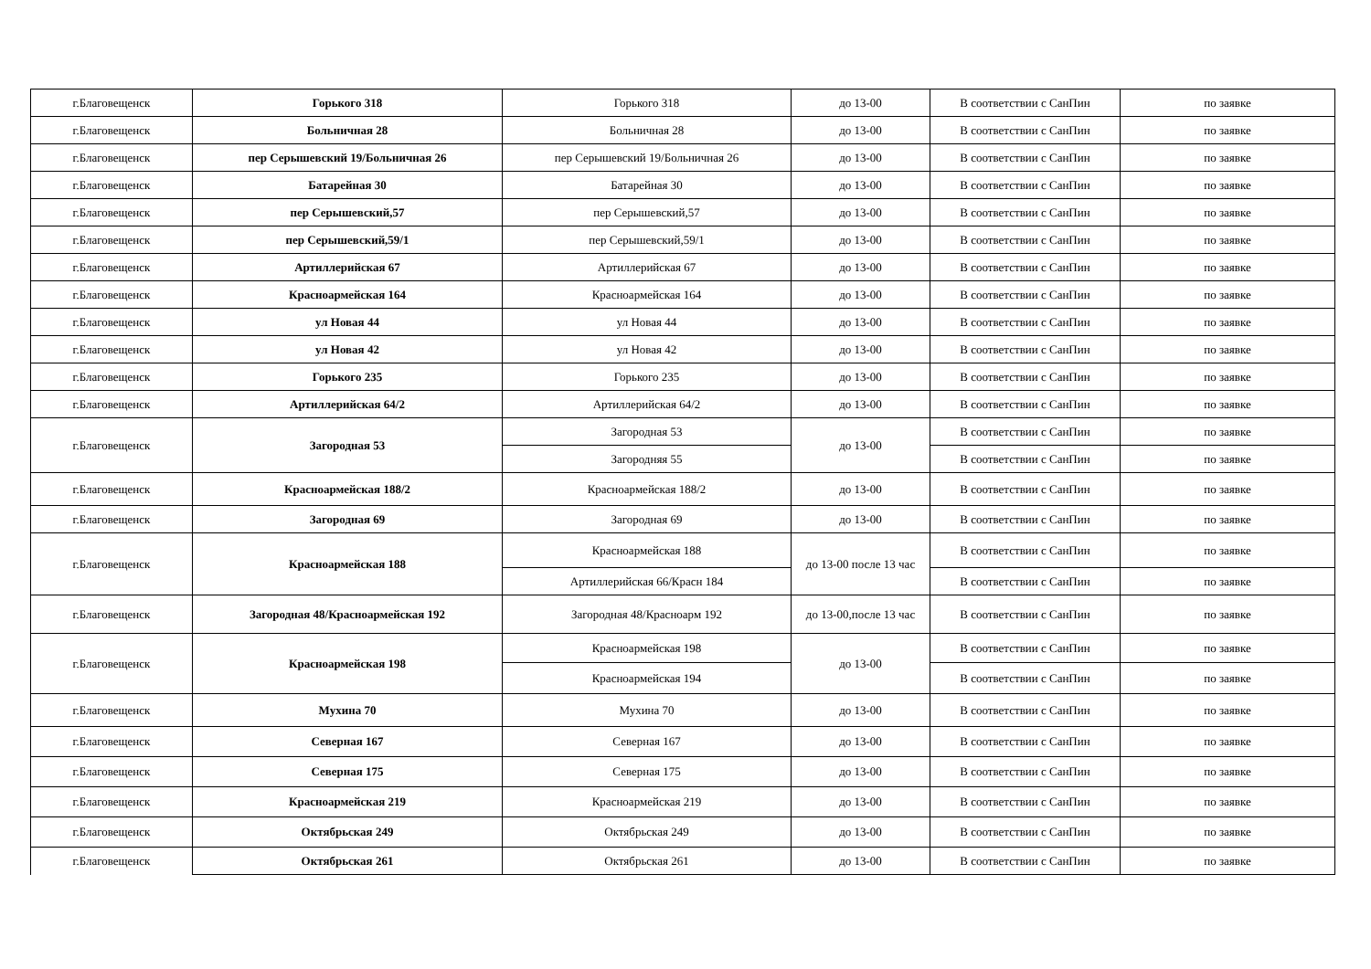| г.Благовещенск | Горького 318 | Горького 318 | до 13-00 | В соответствии с СанПин | по заявке |
| г.Благовещенск | Больничная 28 | Больничная 28 | до 13-00 | В соответствии с СанПин | по заявке |
| г.Благовещенск | пер Серышевский 19/Больничная 26 | пер Серышевский 19/Больничная 26 | до 13-00 | В соответствии с СанПин | по заявке |
| г.Благовещенск | Батарейная 30 | Батарейная 30 | до 13-00 | В соответствии с СанПин | по заявке |
| г.Благовещенск | пер Серышевский,57 | пер Серышевский,57 | до 13-00 | В соответствии с СанПин | по заявке |
| г.Благовещенск | пер Серышевский,59/1 | пер Серышевский,59/1 | до 13-00 | В соответствии с СанПин | по заявке |
| г.Благовещенск | Артиллерийская 67 | Артиллерийская 67 | до 13-00 | В соответствии с СанПин | по заявке |
| г.Благовещенск | Красноармейская 164 | Красноармейская 164 | до 13-00 | В соответствии с СанПин | по заявке |
| г.Благовещенск | ул Новая 44 | ул Новая 44 | до 13-00 | В соответствии с СанПин | по заявке |
| г.Благовещенск | ул Новая 42 | ул Новая 42 | до 13-00 | В соответствии с СанПин | по заявке |
| г.Благовещенск | Горького 235 | Горького 235 | до 13-00 | В соответствии с СанПин | по заявке |
| г.Благовещенск | Артиллерийская 64/2 | Артиллерийская 64/2 | до 13-00 | В соответствии с СанПин | по заявке |
| г.Благовещенск | Загородная 53 | Загородная 53 | до 13-00 | В соответствии с СанПин | по заявке |
| | | Загородняя 55 | | В соответствии с СанПин | по заявке |
| г.Благовещенск | Красноармейская 188/2 | Красноармейская 188/2 | до 13-00 | В соответствии с СанПин | по заявке |
| г.Благовещенск | Загородная 69 | Загородная 69 | до 13-00 | В соответствии с СанПин | по заявке |
| г.Благовещенск | Красноармейская 188 | Красноармейская 188 | до 13-00 после 13 час | В соответствии с СанПин | по заявке |
| | | Артиллерийская 66/Красн 184 | | В соответствии с СанПин | по заявке |
| г.Благовещенск | Загородная 48/Красноармейская 192 | Загородная 48/Красноарм 192 | до 13-00,после 13 час | В соответствии с СанПин | по заявке |
| г.Благовещенск | Красноармейская 198 | Красноармейская 198 | до 13-00 | В соответствии с СанПин | по заявке |
| | | Красноармейская 194 | | В соответствии с СанПин | по заявке |
| г.Благовещенск | Мухина 70 | Мухина 70 | до 13-00 | В соответствии с СанПин | по заявке |
| г.Благовещенск | Северная 167 | Северная 167 | до 13-00 | В соответствии с СанПин | по заявке |
| г.Благовещенск | Северная 175 | Северная 175 | до 13-00 | В соответствии с СанПин | по заявке |
| г.Благовещенск | Красноармейская 219 | Красноармейская 219 | до 13-00 | В соответствии с СанПин | по заявке |
| г.Благовещенск | Октябрьская 249 | Октябрьская 249 | до 13-00 | В соответствии с СанПин | по заявке |
| г.Благовещенск | Октябрьская 261 | Октябрьская 261 | до 13-00 | В соответствии с СанПин | по заявке |